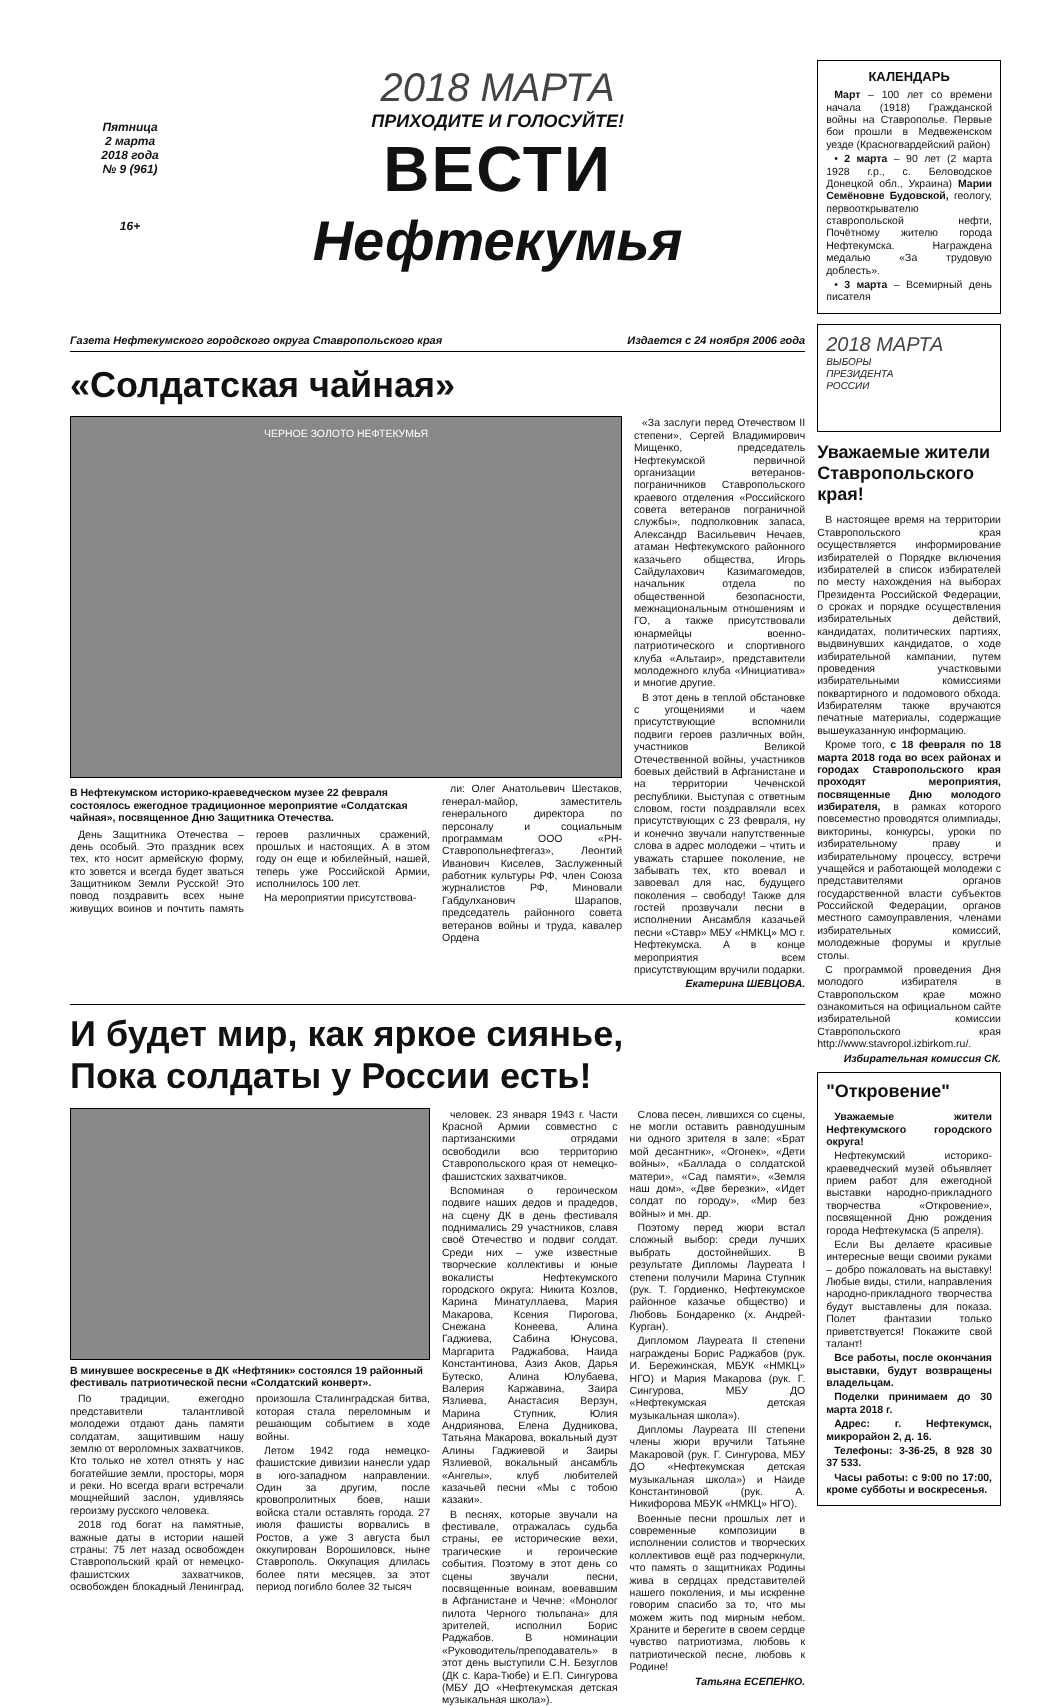Пятница
2 марта
2018 года
№ 9 (961)
16+
2018 МАРТА
ПРИХОДИТЕ И ГОЛОСУЙТЕ!
ВЕСТИ
Нефтекумья
Газета Нефтекумского городского округа Ставропольского края Издается с 24 ноября 2006 года
«Солдатская чайная»
ЧЕРНОЕ ЗОЛОТО НЕФТЕКУМЬЯ
В Нефтекумском историко-краеведческом музее 22 февраля состоялось ежегодное традиционное мероприятие «Солдатская чайная», посвященное Дню Защитника Отечества.
День Защитника Отечества – день особый. Это праздник всех тех, кто носит армейскую форму, кто зовется и всегда будет зваться Защитником Земли Русской! Это повод поздравить всех ныне живущих воинов и почтить память героев различных сражений, прошлых и настоящих. А в этом году он еще и юбилейный, нашей, теперь уже Российской Армии, исполнилось 100 лет.
На мероприятии присутствова-
ли: Олег Анатольевич Шестаков, генерал-майор, заместитель генерального директора по персоналу и социальным программам ООО «РН-Ставропольнефтегаз», Леонтий Иванович Киселев, Заслуженный работник культуры РФ, член Союза журналистов РФ, Миновали Габдулханович Шарапов, председатель районного совета ветеранов войны и труда, кавалер Ордена
«За заслуги перед Отечеством II степени», Сергей Владимирович Мищенко, председатель Нефтекумской первичной организации ветеранов-пограничников Ставропольского краевого отделения «Российского совета ветеранов пограничной службы», подполковник запаса, Александр Васильевич Нечаев, атаман Нефтекумского районного казачьего общества, Игорь Сайдулахович Казимагомедов, начальник отдела по общественной безопасности, межнациональным отношениям и ГО, а также присутствовали юнармейцы военно-патриотического и спортивного клуба «Альтаир», представители молодежного клуба «Инициатива» и многие другие.
В этот день в теплой обстановке с угощениями и чаем присутствующие вспомнили подвиги героев различных войн, участников Великой Отечественной войны, участников боевых действий в Афганистане и на территории Чеченской республики. Выступая с ответным словом, гости поздравляли всех присутствующих с 23 февраля, ну и конечно звучали напутственные слова в адрес молодежи – чтить и уважать старшее поколение, не забывать тех, кто воевал и завоевал для нас, будущего поколения – свободу! Также для гостей прозвучали песни в исполнении Ансамбля казачьей песни «Ставр» МБУ «НМКЦ» МО г. Нефтекумска. А в конце мероприятия всем присутствующим вручили подарки.
Екатерина ШЕВЦОВА.
И будет мир, как яркое сиянье,
Пока солдаты у России есть!
В минувшее воскресенье в ДК «Нефтяник» состоялся 19 районный фестиваль патриотической песни «Солдатский конверт».
По традиции, ежегодно представители талантливой молодежи отдают дань памяти солдатам, защитившим нашу землю от вероломных захватчиков. Кто только не хотел отнять у нас богатейшие земли, просторы, моря и реки. Но всегда враги встречали мощнейший заслон, удивляясь героизму русского человека.
2018 год богат на памятные, важные даты в истории нашей страны: 75 лет назад освобожден Ставропольский край от немецко-фашистских захватчиков, освобожден блокадный Ленинград, произошла Сталинградская битва, которая стала переломным и решающим событием в ходе войны.
Летом 1942 года немецко-фашистские дивизии нанесли удар в юго-западном направлении. Один за другим, после кровопролитных боев, наши войска стали оставлять города. 27 июля фашисты ворвались в Ростов, а уже 3 августа был оккупирован Ворошиловск, ныне Ставрополь. Оккупация длилась более пяти месяцев, за этот период погибло более 32 тысяч
человек. 23 января 1943 г. Части Красной Армии совместно с партизанскими отрядами освободили всю территорию Ставропольского края от немецко-фашистских захватчиков.
Вспоминая о героическом подвиге наших дедов и прадедов, на сцену ДК в день фестиваля поднимались 29 участников, славя своё Отечество и подвиг солдат. Среди них – уже известные творческие коллективы и юные вокалисты Нефтекумского городского округа: Никита Козлов, Карина Минатуллаева, Мария Макарова, Ксения Пирогова, Снежана Конеева, Алина Гаджиева, Сабина Юнусова, Маргарита Раджабова, Наида Константинова, Азиз Аков, Дарья Бутеско, Алина Юлубаева, Валерия Каржавина, Заира Язлиева, Анастасия Верзун, Марина Ступник, Юлия Андриянова, Елена Дудникова, Татьяна Макарова, вокальный дуэт Алины Гаджиевой и Заиры Язлиевой, вокальный ансамбль «Ангелы», клуб любителей казачьей песни «Мы с тобою казаки».
В песнях, которые звучали на фестивале, отражалась судьба страны, ее исторические вехи, трагические и героические события. Поэтому в этот день со сцены звучали песни, посвященные воинам, воевавшим в Афганистане и Чечне: «Монолог пилота Черного тюльпана» для зрителей, исполнил Борис Раджабов. В номинации «Руководитель/преподаватель» в этот день выступили С.Н. Безуглов (ДК с. Кара-Тюбе) и Е.П. Сингурова (МБУ ДО «Нефтекумская детская музыкальная школа»).
Слова песен, лившихся со сцены, не могли оставить равнодушным ни одного зрителя в зале: «Брат мой десантник», «Огонек», «Дети войны», «Баллада о солдатской матери», «Сад памяти», «Земля наш дом», «Две березки», «Идет солдат по городу», «Мир без войны» и мн. др.
Поэтому перед жюри встал сложный выбор: среди лучших выбрать достойнейших. В результате Дипломы Лауреата I степени получили Марина Ступник (рук. Т. Гордиенко, Нефтекумское районное казачье общество) и Любовь Бондаренко (х. Андрей-Курган).
Дипломом Лауреата II степени награждены Борис Раджабов (рук. И. Бережинская, МБУК «НМКЦ» НГО) и Мария Макарова (рук. Г. Сингурова, МБУ ДО «Нефтекумская детская музыкальная школа»).
Дипломы Лауреата III степени члены жюри вручили Татьяне Макаровой (рук. Г. Сингурова, МБУ ДО «Нефтекумская детская музыкальная школа») и Наиде Константиновой (рук. А. Никифорова МБУК «НМКЦ» НГО).
Военные песни прошлых лет и современные композиции в исполнении солистов и творческих коллективов ещё раз подчеркнули, что память о защитниках Родины жива в сердцах представителей нашего поколения, и мы искренне говорим спасибо за то, что мы можем жить под мирным небом. Храните и берегите в своем сердце чувство патриотизма, любовь к патриотической песне, любовь к Родине!
Татьяна ЕСЕПЕНКО.
КАЛЕНДАРЬ
Март – 100 лет со времени начала (1918) Гражданской войны на Ставрополье. Первые бои прошли в Медвеженском уезде (Красногвардейский район)
• 2 марта – 90 лет (2 марта 1928 г.р., с. Беловодское Донецкой обл., Украина) Марии Семёновне Будовской, геологу, первооткрывателю ставропольской нефти, Почётному жителю города Нефтекумска. Награждена медалью «За трудовую доблесть».
• 3 марта – Всемирный день писателя
2018 МАРТА
ВЫБОРЫ
ПРЕЗИДЕНТА
РОССИИ
Уважаемые жители Ставропольского края!
В настоящее время на территории Ставропольского края осуществляется информирование избирателей о Порядке включения избирателей в список избирателей по месту нахождения на выборах Президента Российской Федерации, о сроках и порядке осуществления избирательных действий, кандидатах, политических партиях, выдвинувших кандидатов, о ходе избирательной кампании, путем проведения участковыми избирательными комиссиями поквартирного и подомового обхода. Избирателям также вручаются печатные материалы, содержащие вышеуказанную информацию.
Кроме того, с 18 февраля по 18 марта 2018 года во всех районах и городах Ставропольского края проходят мероприятия, посвященные Дню молодого избирателя, в рамках которого повсеместно проводятся олимпиады, викторины, конкурсы, уроки по избирательному праву и избирательному процессу, встречи учащейся и работающей молодежи с представителями органов государственной власти субъектов Российской Федерации, органов местного самоуправления, членами избирательных комиссий, молодежные форумы и круглые столы.
С программой проведения Дня молодого избирателя в Ставропольском крае можно ознакомиться на официальном сайте избирательной комиссии Ставропольского края http://www.stavropol.izbirkom.ru/.
Избирательная комиссия СК.
"Откровение"
Уважаемые жители Нефтекумского городского округа!
Нефтекумский историко-краеведческий музей объявляет прием работ для ежегодной выставки народно-прикладного творчества «Откровение», посвященной Дню рождения города Нефтекумска (5 апреля).
Если Вы делаете красивые интересные вещи своими руками – добро пожаловать на выставку! Любые виды, стили, направления народно-прикладного творчества будут выставлены для показа. Полет фантазии только приветствуется! Покажите свой талант!
Все работы, после окончания выставки, будут возвращены владельцам.
Поделки принимаем до 30 марта 2018 г.
Адрес: г. Нефтекумск, микрорайон 2, д. 16.
Телефоны: 3-36-25, 8 928 30 37 533.
Часы работы: с 9:00 по 17:00, кроме субботы и воскресенья.